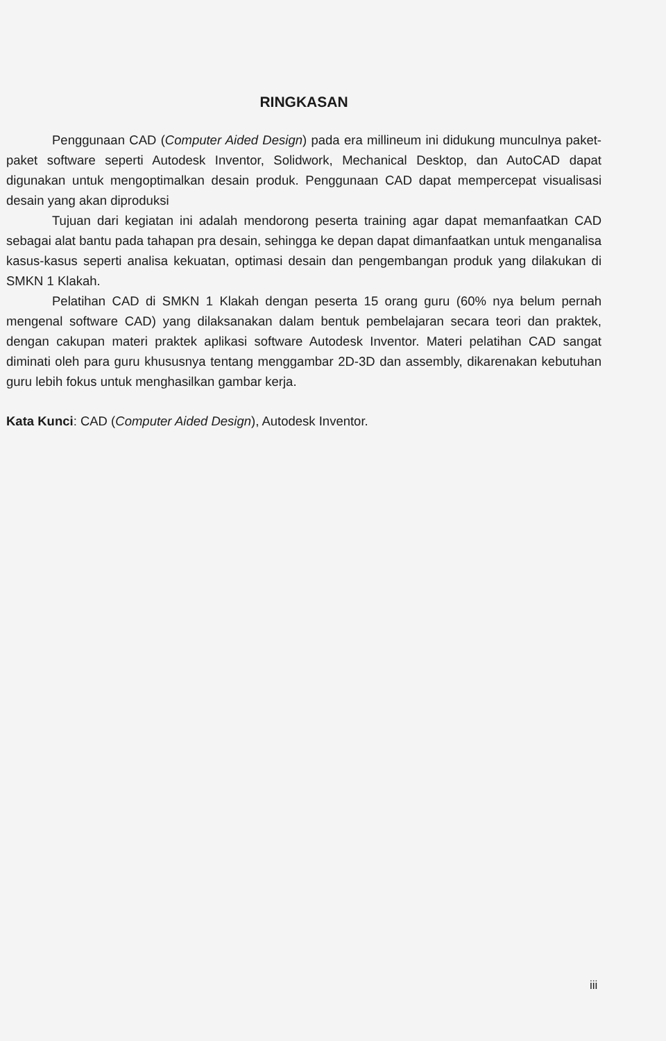RINGKASAN
Penggunaan CAD (Computer Aided Design) pada era millineum ini didukung munculnya paket-paket software seperti Autodesk Inventor, Solidwork, Mechanical Desktop, dan AutoCAD dapat digunakan untuk mengoptimalkan desain produk. Penggunaan CAD dapat mempercepat visualisasi desain yang akan diproduksi
Tujuan dari kegiatan ini adalah mendorong peserta training agar dapat memanfaatkan CAD sebagai alat bantu pada tahapan pra desain, sehingga ke depan dapat dimanfaatkan untuk menganalisa kasus-kasus seperti analisa kekuatan, optimasi desain dan pengembangan produk yang dilakukan di SMKN 1 Klakah.
Pelatihan CAD di SMKN 1 Klakah dengan peserta 15 orang guru (60% nya belum pernah mengenal software CAD) yang dilaksanakan dalam bentuk pembelajaran secara teori dan praktek, dengan cakupan materi praktek aplikasi software Autodesk Inventor. Materi pelatihan CAD sangat diminati oleh para guru khususnya tentang menggambar 2D-3D dan assembly, dikarenakan kebutuhan guru lebih fokus untuk menghasilkan gambar kerja.
Kata Kunci: CAD (Computer Aided Design), Autodesk Inventor.
iii